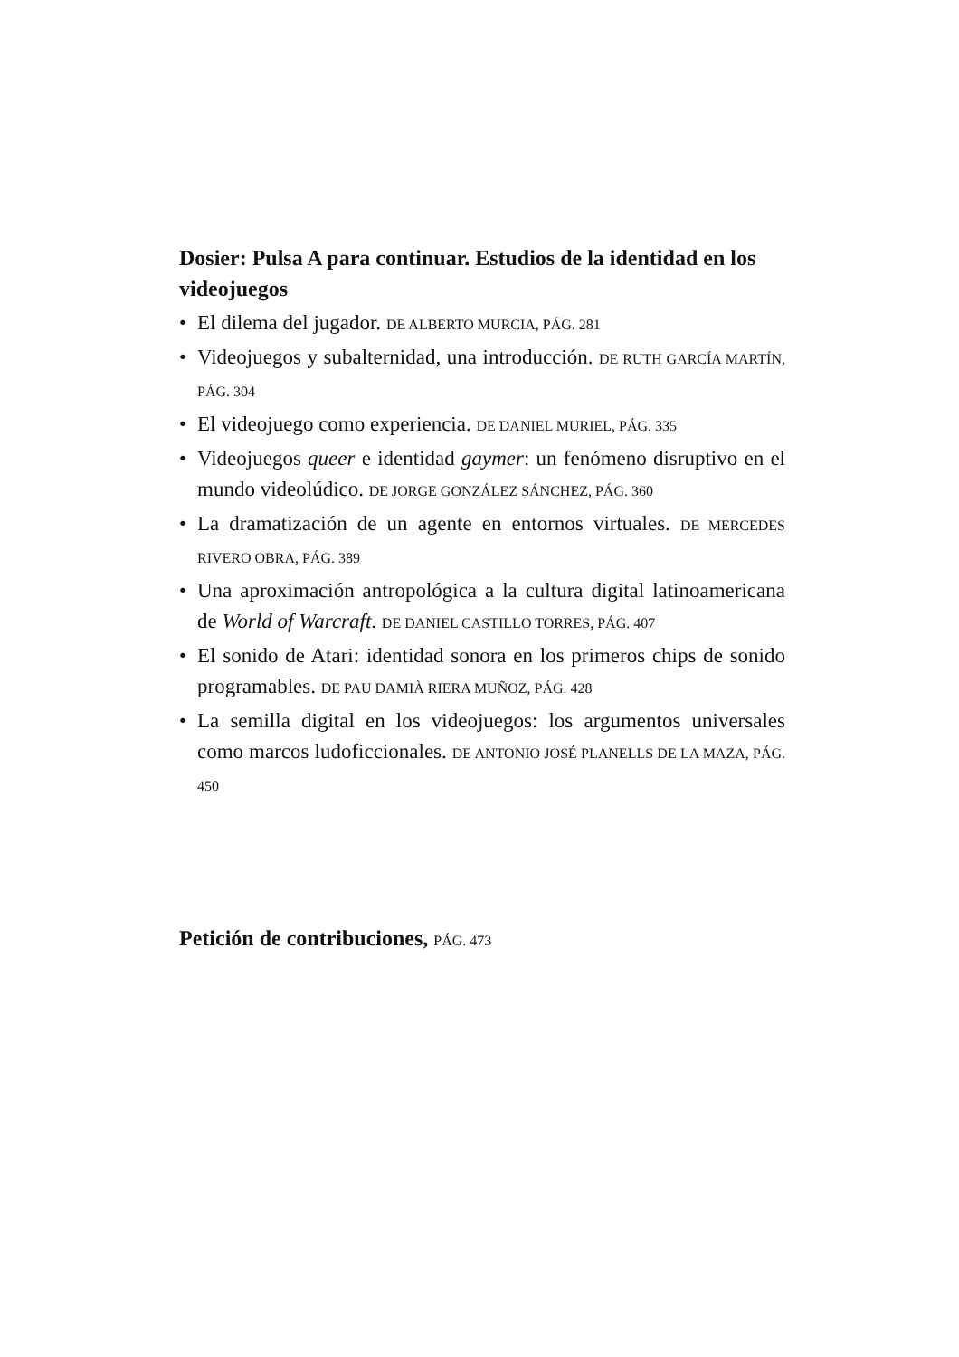Dosier: Pulsa A para continuar. Estudios de la identidad en los videojuegos
• El dilema del jugador. DE ALBERTO MURCIA, PÁG. 281
• Videojuegos y subalternidad, una introducción. DE RUTH GARCÍA MARTÍN, PÁG. 304
• El videojuego como experiencia. DE DANIEL MURIEL, PÁG. 335
• Videojuegos queer e identidad gaymer: un fenómeno disruptivo en el mundo videolúdico. DE JORGE GONZÁLEZ SÁNCHEZ, PÁG. 360
• La dramatización de un agente en entornos virtuales. DE MERCEDES RIVERO OBRA, PÁG. 389
• Una aproximación antropológica a la cultura digital latinoamericana de World of Warcraft. DE DANIEL CASTILLO TORRES, PÁG. 407
• El sonido de Atari: identidad sonora en los primeros chips de sonido programables. DE PAU DAMIÀ RIERA MUÑOZ, PÁG. 428
• La semilla digital en los videojuegos: los argumentos universales como marcos ludoficcionales. DE ANTONIO JOSÉ PLANELLS DE LA MAZA, PÁG. 450
Petición de contribuciones, PÁG. 473